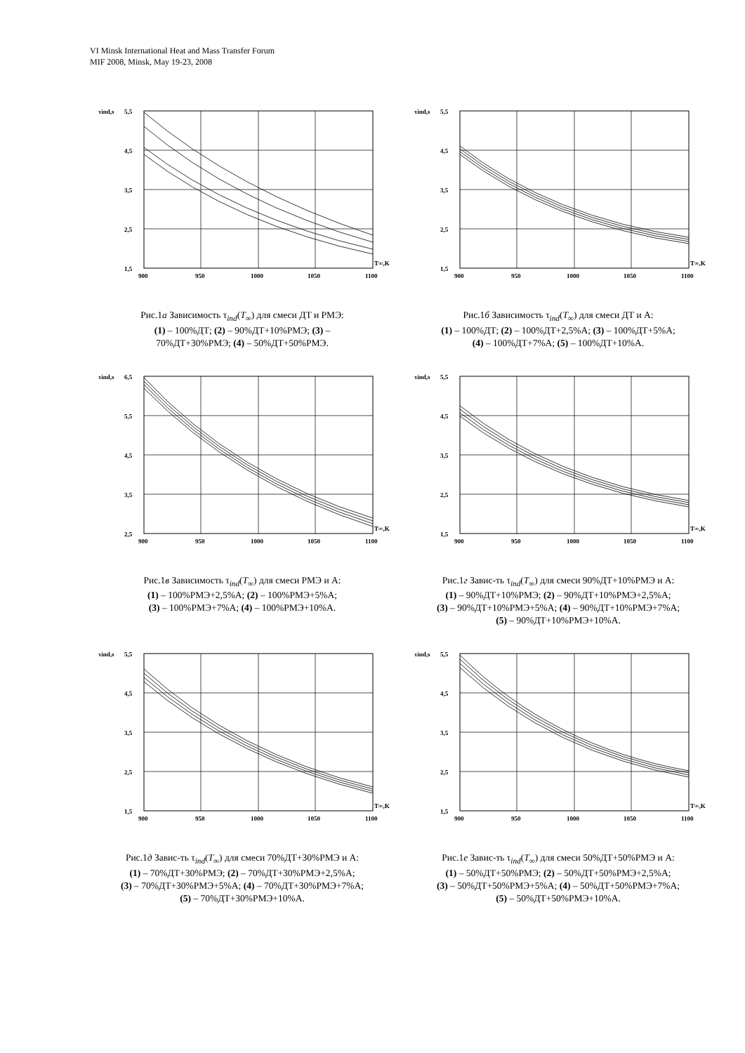VI Minsk International Heat and Mass Transfer Forum
MIF 2008, Minsk, May 19-23, 2008
τind,s
5,5
4,5
3,5
2,5
1,5
900
950
1000
1050
1100
T∞,K
Рис.1а Зависимость τ<sub>ind</sub>(T<sub>∞</sub>) для смеси ДТ и РМЭ:
(1) – 100%ДТ; (2) – 90%ДТ+10%РМЭ; (3) –
70%ДТ+30%РМЭ; (4) – 50%ДТ+50%РМЭ.
τind,s
5,5
4,5
3,5
2,5
1,5
900
950
1000
1050
1100
T∞,K
Рис.1б Зависимость τ<sub>ind</sub>(T<sub>∞</sub>) для смеси ДТ и А:
(1) – 100%ДТ; (2) – 100%ДТ+2,5%А; (3) – 100%ДТ+5%А;
(4) – 100%ДТ+7%А; (5) – 100%ДТ+10%А.
τind,s
6,5
5,5
4,5
3,5
2,5
900
950
1000
1050
1100
T∞,K
Рис.1в Зависимость τ<sub>ind</sub>(T<sub>∞</sub>) для смеси РМЭ и А:
(1) – 100%РМЭ+2,5%А; (2) – 100%РМЭ+5%А;
(3) – 100%РМЭ+7%А; (4) – 100%РМЭ+10%А.
τind,s
5,5
4,5
3,5
2,5
1,5
900
950
1000
1050
1100
T∞,K
Рис.1г Завис-ть τ<sub>ind</sub>(T<sub>∞</sub>) для смеси 90%ДТ+10%РМЭ и А:
(1) – 90%ДТ+10%РМЭ; (2) – 90%ДТ+10%РМЭ+2,5%А;
(3) – 90%ДТ+10%РМЭ+5%А; (4) – 90%ДТ+10%РМЭ+7%А;
(5) – 90%ДТ+10%РМЭ+10%А.
τind,s
5,5
4,5
3,5
2,5
1,5
900
950
1000
1050
1100
T∞,K
Рис.1д Завис-ть τ<sub>ind</sub>(T<sub>∞</sub>) для смеси 70%ДТ+30%РМЭ и А:
(1) – 70%ДТ+30%РМЭ; (2) – 70%ДТ+30%РМЭ+2,5%А;
(3) – 70%ДТ+30%РМЭ+5%А; (4) – 70%ДТ+30%РМЭ+7%А;
(5) – 70%ДТ+30%РМЭ+10%А.
τind,s
5,5
4,5
3,5
2,5
1,5
900
950
1000
1050
1100
T∞,K
Рис.1е Завис-ть τ<sub>ind</sub>(T<sub>∞</sub>) для смеси 50%ДТ+50%РМЭ и А:
(1) – 50%ДТ+50%РМЭ; (2) – 50%ДТ+50%РМЭ+2,5%А;
(3) – 50%ДТ+50%РМЭ+5%А; (4) – 50%ДТ+50%РМЭ+7%А;
(5) – 50%ДТ+50%РМЭ+10%А.